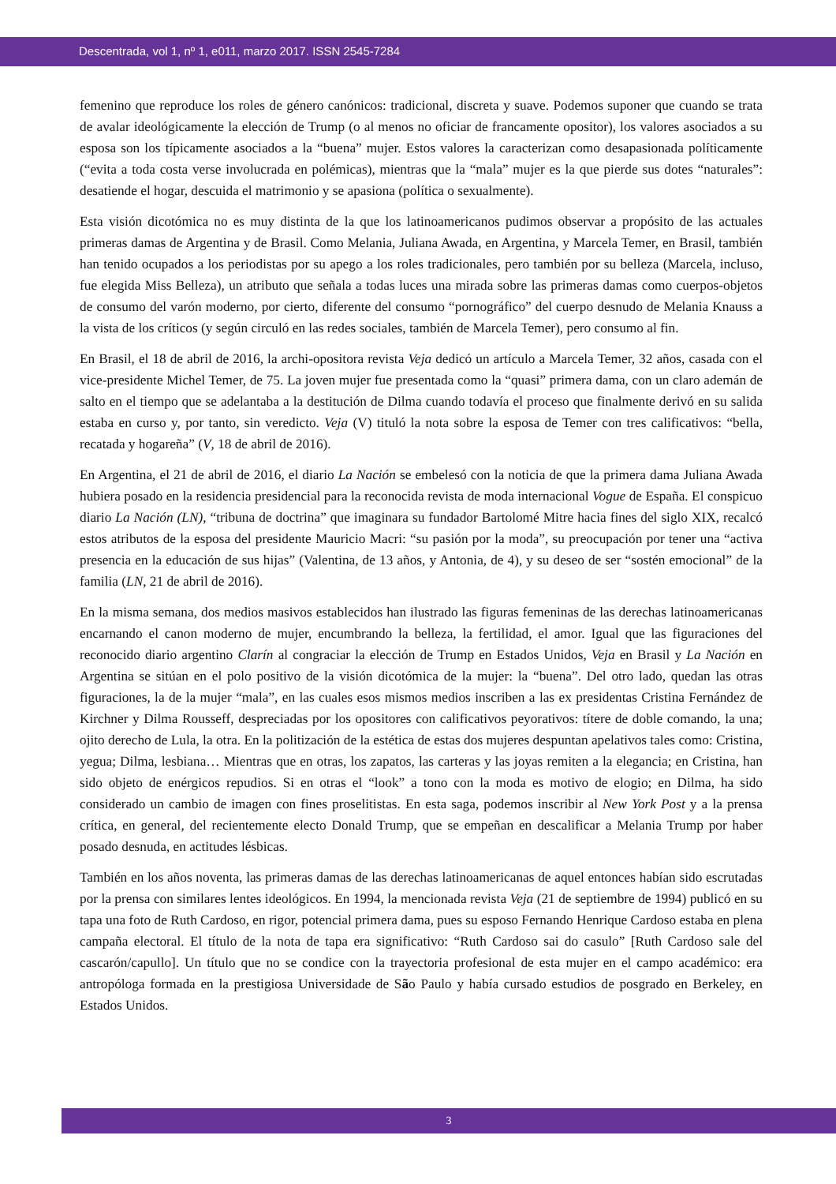Descentrada, vol 1, nº 1, e011, marzo 2017. ISSN 2545-7284
femenino que reproduce los roles de género canónicos: tradicional, discreta y suave. Podemos suponer que cuando se trata de avalar ideológicamente la elección de Trump (o al menos no oficiar de francamente opositor), los valores asociados a su esposa son los típicamente asociados a la “buena” mujer. Estos valores la caracterizan como desapasionada políticamente (“evita a toda costa verse involucrada en polémicas), mientras que la “mala” mujer es la que pierde sus dotes “naturales”: desatiende el hogar, descuida el matrimonio y se apasiona (política o sexualmente).
Esta visión dicotómica no es muy distinta de la que los latinoamericanos pudimos observar a propósito de las actuales primeras damas de Argentina y de Brasil. Como Melania, Juliana Awada, en Argentina, y Marcela Temer, en Brasil, también han tenido ocupados a los periodistas por su apego a los roles tradicionales, pero también por su belleza (Marcela, incluso, fue elegida Miss Belleza), un atributo que señala a todas luces una mirada sobre las primeras damas como cuerpos-objetos de consumo del varón moderno, por cierto, diferente del consumo “pornográfico” del cuerpo desnudo de Melania Knauss a la vista de los críticos (y según circuló en las redes sociales, también de Marcela Temer), pero consumo al fin.
En Brasil, el 18 de abril de 2016, la archi-opositora revista Veja dedicó un artículo a Marcela Temer, 32 años, casada con el vice-presidente Michel Temer, de 75. La joven mujer fue presentada como la “quasi” primera dama, con un claro ademán de salto en el tiempo que se adelantaba a la destitución de Dilma cuando todavía el proceso que finalmente derivó en su salida estaba en curso y, por tanto, sin veredicto. Veja (V) tituló la nota sobre la esposa de Temer con tres calificativos: “bella, recatada y hogareña” (V, 18 de abril de 2016).
En Argentina, el 21 de abril de 2016, el diario La Nación se embelesó con la noticia de que la primera dama Juliana Awada hubiera posado en la residencia presidencial para la reconocida revista de moda internacional Vogue de España. El conspicuo diario La Nación (LN), “tribuna de doctrina” que imaginara su fundador Bartolomé Mitre hacia fines del siglo XIX, recalcó estos atributos de la esposa del presidente Mauricio Macri: “su pasión por la moda”, su preocupación por tener una “activa presencia en la educación de sus hijas” (Valentina, de 13 años, y Antonia, de 4), y su deseo de ser “sostén emocional” de la familia (LN, 21 de abril de 2016).
En la misma semana, dos medios masivos establecidos han ilustrado las figuras femeninas de las derechas latinoamericanas encarnando el canon moderno de mujer, encumbrando la belleza, la fertilidad, el amor. Igual que las figuraciones del reconocido diario argentino Clarín al congraciar la elección de Trump en Estados Unidos, Veja en Brasil y La Nación en Argentina se sitúan en el polo positivo de la visión dicotómica de la mujer: la “buena”. Del otro lado, quedan las otras figuraciones, la de la mujer “mala”, en las cuales esos mismos medios inscriben a las ex presidentas Cristina Fernández de Kirchner y Dilma Rousseff, despreciadas por los opositores con calificativos peyorativos: títere de doble comando, la una; ojito derecho de Lula, la otra. En la politización de la estética de estas dos mujeres despuntan apelativos tales como: Cristina, yegua; Dilma, lesbiana… Mientras que en otras, los zapatos, las carteras y las joyas remiten a la elegancia; en Cristina, han sido objeto de enérgicos repudios. Si en otras el “look” a tono con la moda es motivo de elogio; en Dilma, ha sido considerado un cambio de imagen con fines proselitistas. En esta saga, podemos inscribir al New York Post y a la prensa crítica, en general, del recientemente electo Donald Trump, que se empeñan en descalificar a Melania Trump por haber posado desnuda, en actitudes lésbicas.
También en los años noventa, las primeras damas de las derechas latinoamericanas de aquel entonces habían sido escrutadas por la prensa con similares lentes ideológicos. En 1994, la mencionada revista Veja (21 de septiembre de 1994) publicó en su tapa una foto de Ruth Cardoso, en rigor, potencial primera dama, pues su esposo Fernando Henrique Cardoso estaba en plena campaña electoral. El título de la nota de tapa era significativo: “Ruth Cardoso sai do casulo” [Ruth Cardoso sale del cascarón/capullo]. Un título que no se condice con la trayectoria profesional de esta mujer en el campo académico: era antropóloga formada en la prestigiosa Universidade de São Paulo y había cursado estudios de posgrado en Berkeley, en Estados Unidos.
3